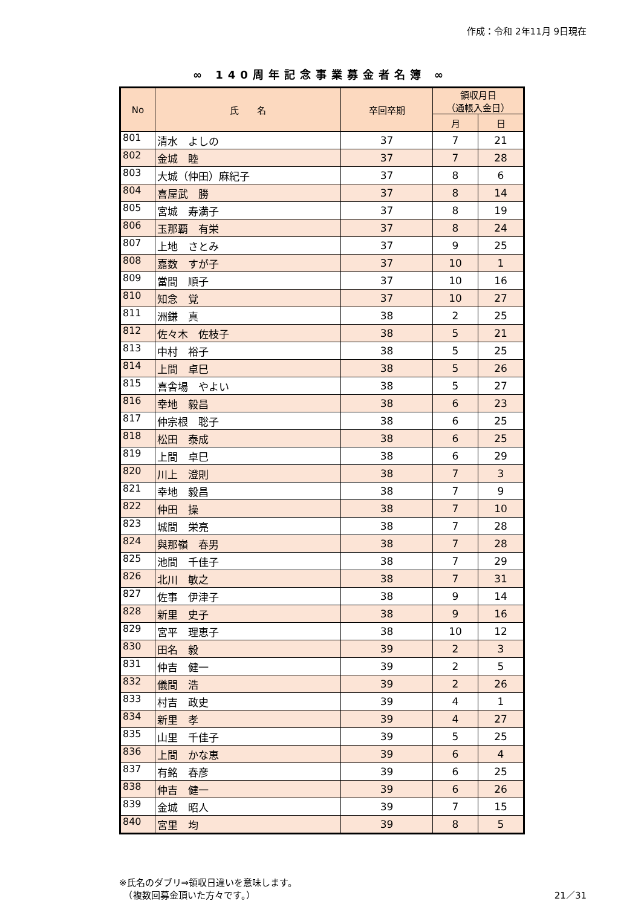作成：令和 2年11月 9日現在
∞ 140周年記念事業募金者名簿 ∞
| No | 氏 名 | 卒回卒期 | 領収月日 （通帳入金日） | |
| --- | --- | --- | --- | --- |
| | | | 月 | 日 |
| 801 | 清水 よしの | 37 | 7 | 21 |
| 802 | 金城 睦 | 37 | 7 | 28 |
| 803 | 大城（仲田）麻紀子 | 37 | 8 | 6 |
| 804 | 喜屋武 勝 | 37 | 8 | 14 |
| 805 | 宮城 寿満子 | 37 | 8 | 19 |
| 806 | 玉那覇 有栄 | 37 | 8 | 24 |
| 807 | 上地 さとみ | 37 | 9 | 25 |
| 808 | 嘉数 すが子 | 37 | 10 | 1 |
| 809 | 當間 順子 | 37 | 10 | 16 |
| 810 | 知念 覚 | 37 | 10 | 27 |
| 811 | 洲鎌 真 | 38 | 2 | 25 |
| 812 | 佐々木 佐枝子 | 38 | 5 | 21 |
| 813 | 中村 裕子 | 38 | 5 | 25 |
| 814 | 上間 卓巳 | 38 | 5 | 26 |
| 815 | 喜舎場 やよい | 38 | 5 | 27 |
| 816 | 幸地 毅昌 | 38 | 6 | 23 |
| 817 | 仲宗根 聡子 | 38 | 6 | 25 |
| 818 | 松田 泰成 | 38 | 6 | 25 |
| 819 | 上間 卓巳 | 38 | 6 | 29 |
| 820 | 川上 澄則 | 38 | 7 | 3 |
| 821 | 幸地 毅昌 | 38 | 7 | 9 |
| 822 | 仲田 操 | 38 | 7 | 10 |
| 823 | 城間 栄亮 | 38 | 7 | 28 |
| 824 | 與那嶺 春男 | 38 | 7 | 28 |
| 825 | 池間 千佳子 | 38 | 7 | 29 |
| 826 | 北川 敏之 | 38 | 7 | 31 |
| 827 | 佐事 伊津子 | 38 | 9 | 14 |
| 828 | 新里 史子 | 38 | 9 | 16 |
| 829 | 宮平 理恵子 | 38 | 10 | 12 |
| 830 | 田名 毅 | 39 | 2 | 3 |
| 831 | 仲吉 健一 | 39 | 2 | 5 |
| 832 | 儀間 浩 | 39 | 2 | 26 |
| 833 | 村吉 政史 | 39 | 4 | 1 |
| 834 | 新里 孝 | 39 | 4 | 27 |
| 835 | 山里 千佳子 | 39 | 5 | 25 |
| 836 | 上間 かな恵 | 39 | 6 | 4 |
| 837 | 有銘 春彦 | 39 | 6 | 25 |
| 838 | 仲吉 健一 | 39 | 6 | 26 |
| 839 | 金城 昭人 | 39 | 7 | 15 |
| 840 | 宮里 均 | 39 | 8 | 5 |
※氏名のダブリ⇒領収日違いを意味します。
　（複数回募金頂いた方々です。） 21／31